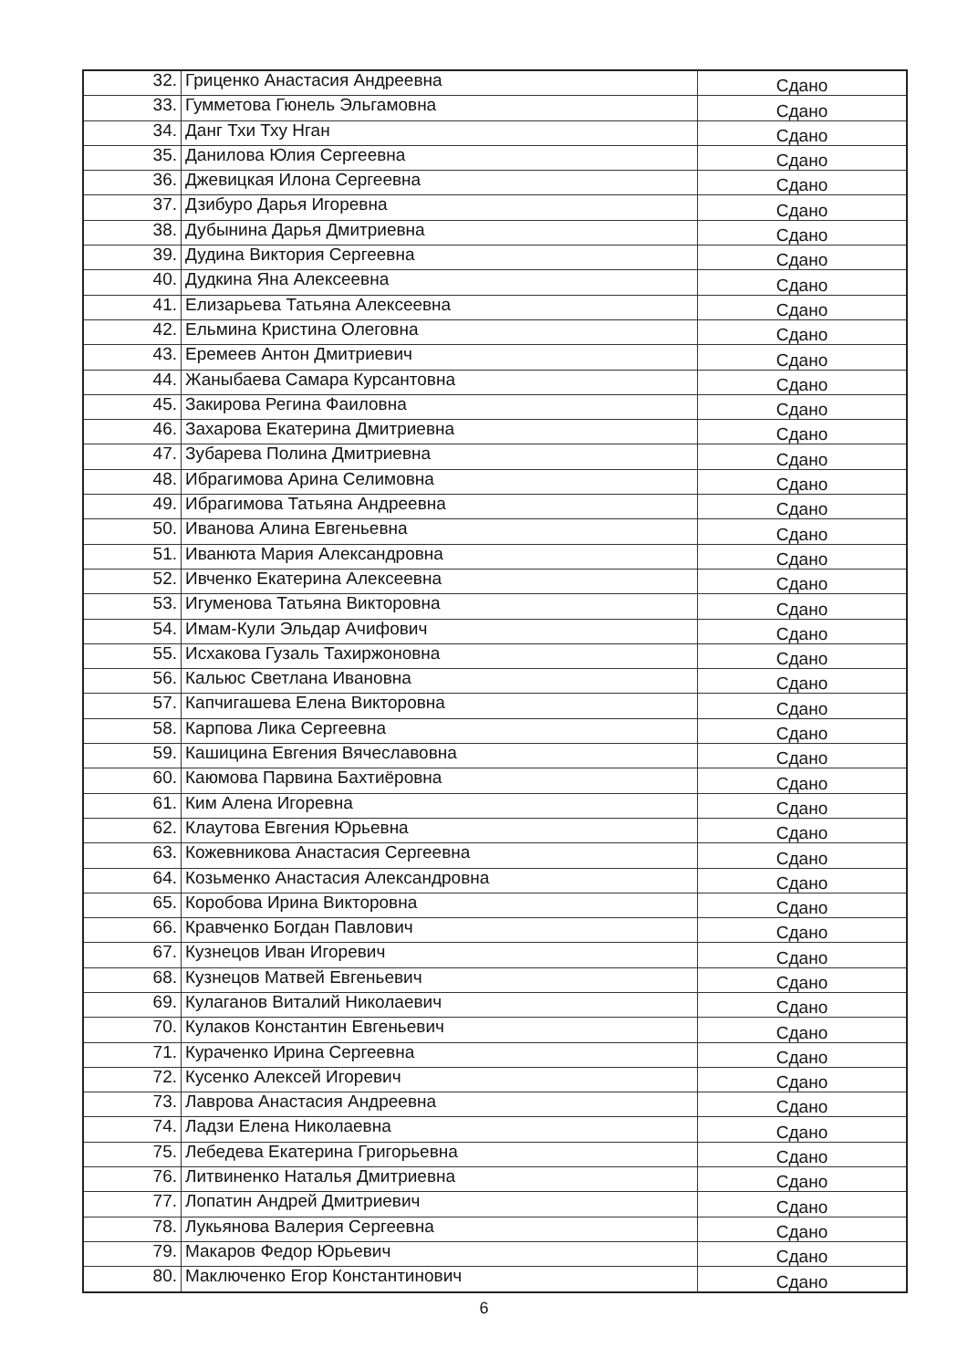| 32. | Гриценко Анастасия Андреевна | Сдано |
| 33. | Гумметова Гюнель Эльгамовна | Сдано |
| 34. | Данг Тхи Тху Нган | Сдано |
| 35. | Данилова Юлия Сергеевна | Сдано |
| 36. | Джевицкая Илона Сергеевна | Сдано |
| 37. | Дзибуро Дарья Игоревна | Сдано |
| 38. | Дубынина Дарья Дмитриевна | Сдано |
| 39. | Дудина Виктория Сергеевна | Сдано |
| 40. | Дудкина Яна Алексеевна | Сдано |
| 41. | Елизарьева Татьяна Алексеевна | Сдано |
| 42. | Ельмина Кристина Олеговна | Сдано |
| 43. | Еремеев Антон Дмитриевич | Сдано |
| 44. | Жаныбаева Самара Курсантовна | Сдано |
| 45. | Закирова Регина Фаиловна | Сдано |
| 46. | Захарова Екатерина Дмитриевна | Сдано |
| 47. | Зубарева Полина Дмитриевна | Сдано |
| 48. | Ибрагимова Арина Селимовна | Сдано |
| 49. | Ибрагимова Татьяна Андреевна | Сдано |
| 50. | Иванова Алина Евгеньевна | Сдано |
| 51. | Иванюта Мария Александровна | Сдано |
| 52. | Ивченко Екатерина Алексеевна | Сдано |
| 53. | Игуменова Татьяна Викторовна | Сдано |
| 54. | Имам-Кули Эльдар Ачифович | Сдано |
| 55. | Исхакова Гузаль Тахиржоновна | Сдано |
| 56. | Кальюс Светлана Ивановна | Сдано |
| 57. | Капчигашева Елена Викторовна | Сдано |
| 58. | Карпова Лика Сергеевна | Сдано |
| 59. | Кашицина Евгения Вячеславовна | Сдано |
| 60. | Каюмова Парвина Бахтиёровна | Сдано |
| 61. | Ким Алена Игоревна | Сдано |
| 62. | Клаутова Евгения Юрьевна | Сдано |
| 63. | Кожевникова Анастасия Сергеевна | Сдано |
| 64. | Козьменко Анастасия Александровна | Сдано |
| 65. | Коробова Ирина Викторовна | Сдано |
| 66. | Кравченко Богдан Павлович | Сдано |
| 67. | Кузнецов Иван Игоревич | Сдано |
| 68. | Кузнецов Матвей Евгеньевич | Сдано |
| 69. | Кулаганов Виталий Николаевич | Сдано |
| 70. | Кулаков Константин Евгеньевич | Сдано |
| 71. | Кураченко Ирина Сергеевна | Сдано |
| 72. | Кусенко Алексей Игоревич | Сдано |
| 73. | Лаврова Анастасия Андреевна | Сдано |
| 74. | Ладзи Елена Николаевна | Сдано |
| 75. | Лебедева Екатерина Григорьевна | Сдано |
| 76. | Литвиненко Наталья Дмитриевна | Сдано |
| 77. | Лопатин Андрей Дмитриевич | Сдано |
| 78. | Лукьянова Валерия Сергеевна | Сдано |
| 79. | Макаров Федор Юрьевич | Сдано |
| 80. | Маключенко Егор Константинович | Сдано |
6